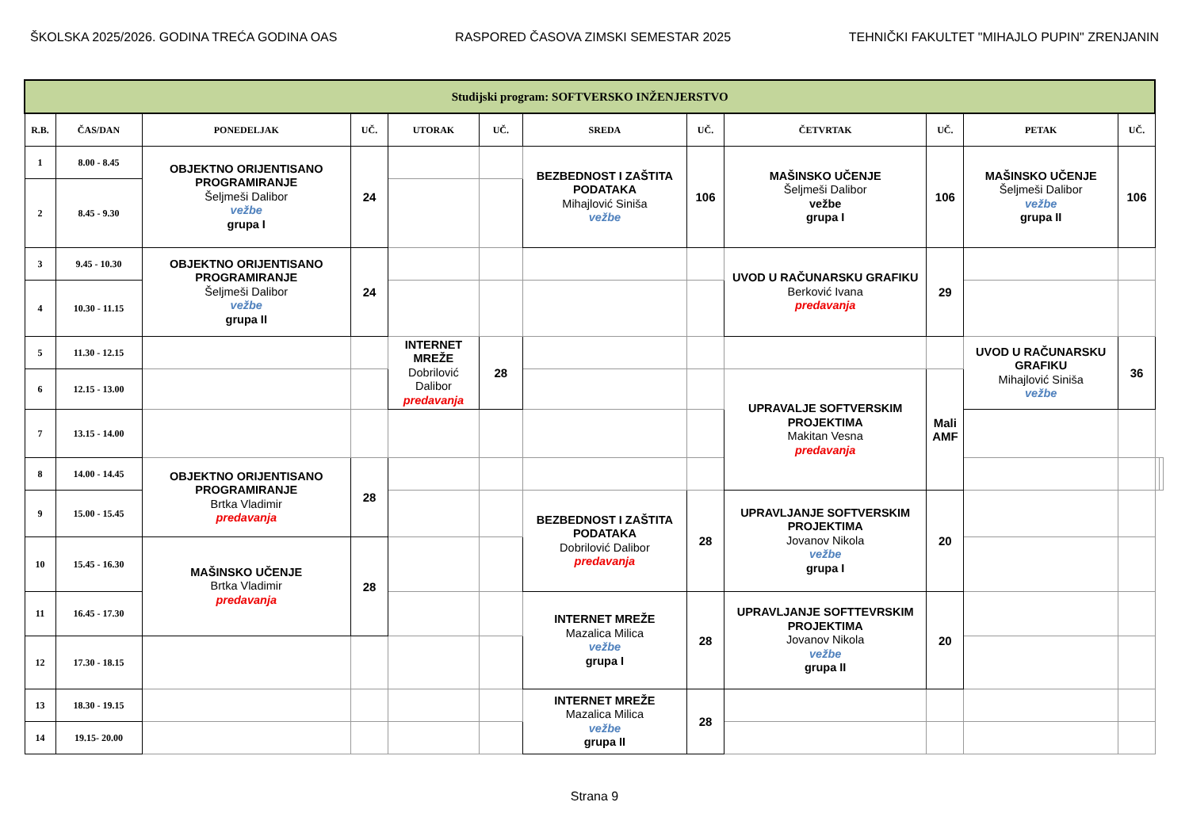ŠKOLSKA 2025/2026. GODINA TREĆA GODINA OAS RASPORED ČASOVA ZIMSKI SEMESTAR 2025 TEHNIČKI FAKULTET "MIHAJLO PUPIN" ZRENJANIN
| Studijski program: SOFTVERSKO INŽENJERSTVO | | | | | | | | | | | | | |
| R.B. | ČAS/DAN | PONEDELJAK | UČ. | UTORAK | UČ. | SREDA | UČ. | ČETVRTAK | UČ. | PETAK | UČ. | | |
| 1 | 8.00 - 8.45 | OBJEKTNO ORIJENTISANO PROGRAMIRANJE Šeljmeši Dalibor vežbe grupa I | 24 | | | BEZBEDNOST I ZAŠTITA PODATAKA Mihajlović Siniša vežbe | 106 | MAŠINSKO UČENJE Šeljmeši Dalibor vežbe grupa I | 106 | MAŠINSKO UČENJE Šeljmeši Dalibor vežbe grupa II | 106 | | |
| 2 | 8.45 - 9.30 | | | | | | | | | | | | |
| 3 | 9.45 - 10.30 | OBJEKTNO ORIJENTISANO PROGRAMIRANJE Šeljmeši Dalibor vežbe grupa II | 24 | | | | | UVOD U RAČUNARSKU GRAFIKU Berković Ivana predavanja | 29 | | | | |
| 4 | 10.30 - 11.15 | | | | | | | | | | | | |
| 5 | 11.30 - 12.15 | | | INTERNET MREŽE Dobrilović Dalibor predavanja | 28 | | | | | UVOD U RAČUNARSKU GRAFIKU Mihajlović Siniša vežbe | 36 | | |
| 6 | 12.15 - 13.00 | | | | | | | UPRAVALJE SOFTVERSKIM PROJEKTIMA Makitan Vesna predavanja | Mali AMF | | | | |
| 7 | 13.15 - 14.00 | | | | | | | | | | | | |
| 8 | 14.00 - 14.45 | OBJEKTNO ORIJENTISANO PROGRAMIRANJE Brtka Vladimir predavanja | 28 | | | | | | | | | | |
| 9 | 15.00 - 15.45 | | | | | BEZBEDNOST I ZAŠTITA PODATAKA Dobrilović Dalibor predavanja | 28 | UPRAVLJANJE SOFTVERSKIM PROJEKTIMA Jovanov Nikola vežbe grupa I | 20 | | | | |
| 10 | 15.45 - 16.30 | MAŠINSKO UČENJE Brtka Vladimir predavanja | 28 | | | | | | | | | | |
| 11 | 16.45 - 17.30 | | | | | INTERNET MREŽE Mazalica Milica vežbe grupa I | 28 | UPRAVLJANJE SOFTTEVRSKIM PROJEKTIMA Jovanov Nikola vežbe grupa II | 20 | | | | |
| 12 | 17.30 - 18.15 | | | | | | | | | | | | |
| 13 | 18.30 - 19.15 | | | | | INTERNET MREŽE Mazalica Milica vežbe grupa II | 28 | | | | | | |
| 14 | 19.15- 20.00 | | | | | | | | | | | | |
Strana 9